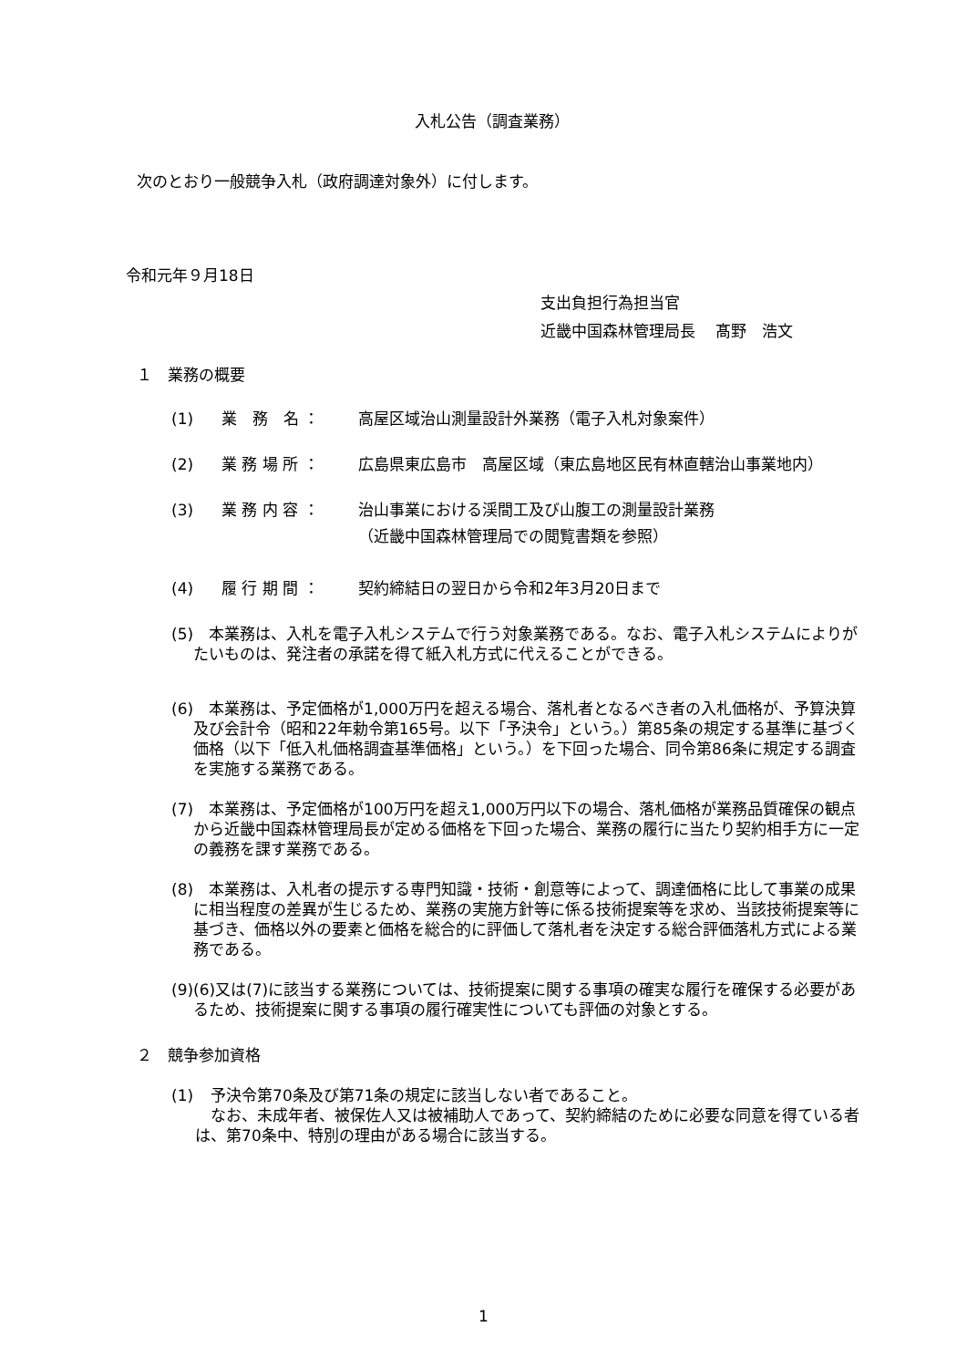入札公告（調査業務）
次のとおり一般競争入札（政府調達対象外）に付します。
令和元年９月18日
支出負担行為担当官
近畿中国森林管理局長　 髙野　浩文
１　業務の概要
(1) 業　務　名 ： 高屋区域治山測量設計外業務（電子入札対象案件）
(2) 業 務 場 所 ： 広島県東広島市　高屋区域（東広島地区民有林直轄治山事業地内）
(3) 業 務 内 容 ： 治山事業における渓間工及び山腹工の測量設計業務
（近畿中国森林管理局での閲覧書類を参照）
(4) 履 行 期 間 ： 契約締結日の翌日から令和2年3月20日まで
(5)　本業務は、入札を電子入札システムで行う対象業務である。なお、電子入札システムによりがたいものは、発注者の承諾を得て紙入札方式に代えることができる。
(6)　本業務は、予定価格が1,000万円を超える場合、落札者となるべき者の入札価格が、予算決算及び会計令（昭和22年勅令第165号。以下「予決令」という。）第85条の規定する基準に基づく価格（以下「低入札価格調査基準価格」という。）を下回った場合、同令第86条に規定する調査を実施する業務である。
(7)　本業務は、予定価格が100万円を超え1,000万円以下の場合、落札価格が業務品質確保の観点から近畿中国森林管理局長が定める価格を下回った場合、業務の履行に当たり契約相手方に一定の義務を課す業務である。
(8)　本業務は、入札者の提示する専門知識・技術・創意等によって、調達価格に比して事業の成果に相当程度の差異が生じるため、業務の実施方針等に係る技術提案等を求め、当該技術提案等に基づき、価格以外の要素と価格を総合的に評価して落札者を決定する総合評価落札方式による業務である。
(9) (6)又は(7)に該当する業務については、技術提案に関する事項の確実な履行を確保する必要があるため、技術提案に関する事項の履行確実性についても評価の対象とする。
２　競争参加資格
(1)　予決令第70条及び第71条の規定に該当しない者であること。
　なお、未成年者、被保佐人又は被補助人であって、契約締結のために必要な同意を得ている者は、第70条中、特別の理由がある場合に該当する。
1